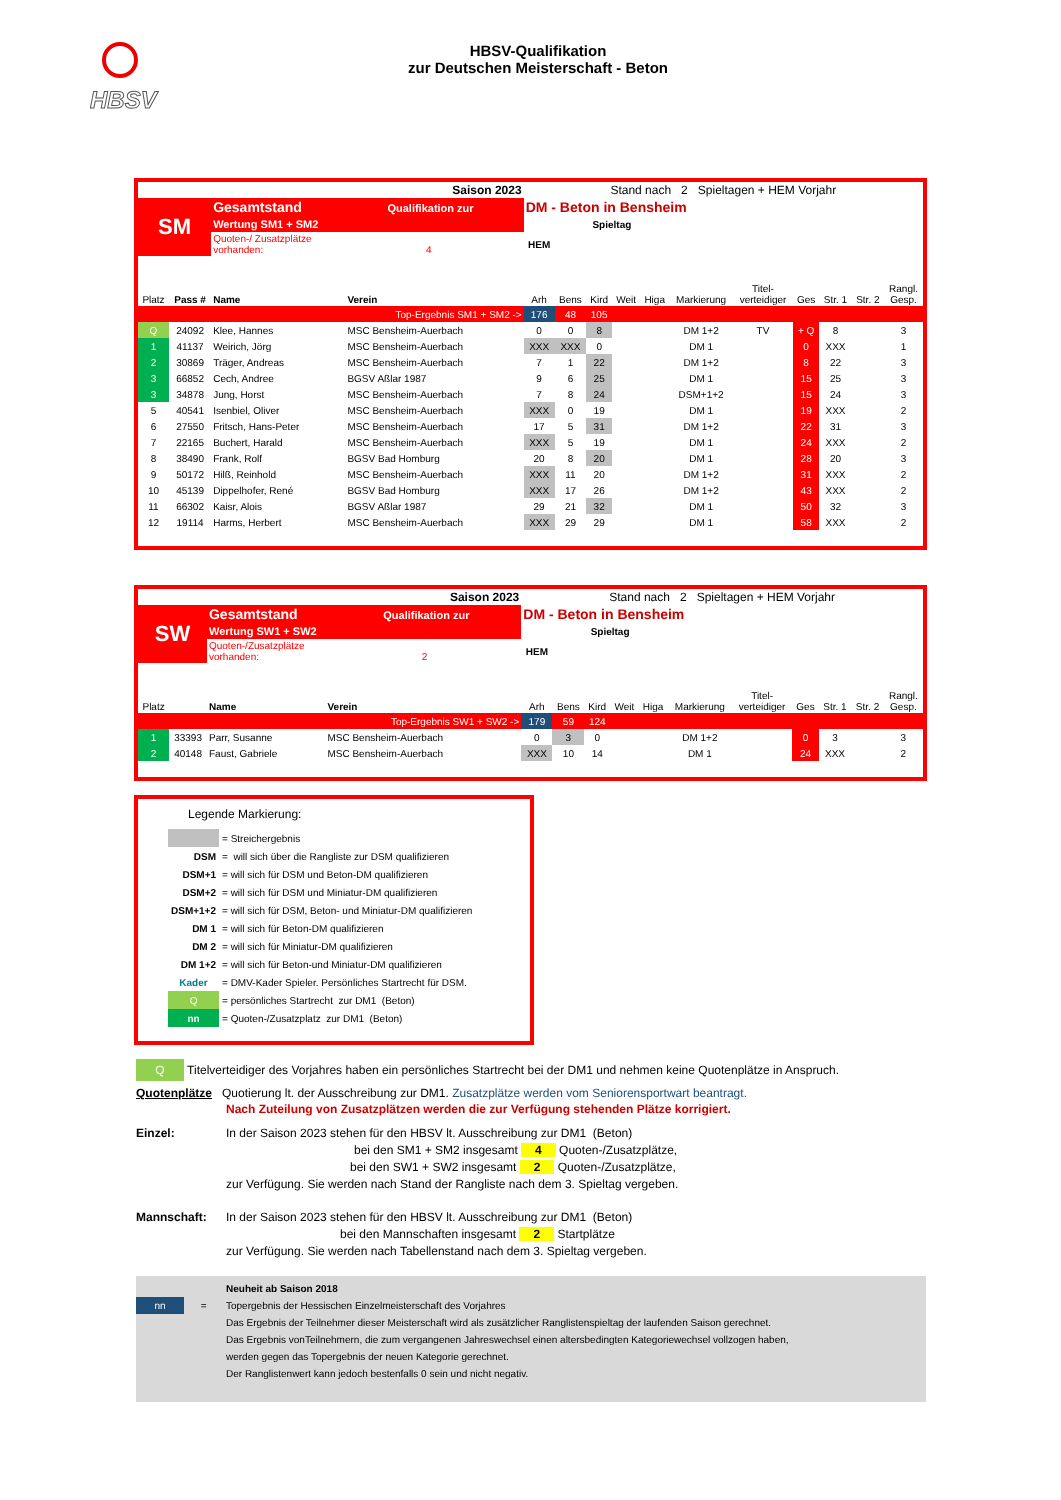HBSV
HBSV-Qualifikation
zur Deutschen Meisterschaft - Beton
| Saison 2023 | | | | Stand nach 2 Spieltagen + HEM Vorjahr | | | | | | | | | | |
| SM | | Gesamtstand Qualifikation zur | | DM - Beton in Bensheim | | | | | | | | | | |
| | | Wertung SM1 + SM2 | | | Spieltag | | | | | | | | | |
| | | Quoten-/ Zusatzplätze vorhanden: 4 | | HEM | | | | | | | | | | |
| Platz | Pass # | Name | Verein | Arh | Bens | Kird | Weit | Higa | Markierung | Titel- verteidiger | Ges | Str. 1 | Str. 2 | Rangl. Gesp. |
| Top-Ergebnis SM1 + SM2 -> | | | | 176 | 48 | 105 | | | | | | | | |
| Q | 24092 | Klee, Hannes | MSC Bensheim-Auerbach | 0 | 0 | 8 | | | DM 1+2 | TV | + Q | 8 | | 3 |
| 1 | 41137 | Weirich, Jörg | MSC Bensheim-Auerbach | XXX | XXX | 0 | | | DM 1 | | 0 | XXX | | 1 |
| 2 | 30869 | Träger, Andreas | MSC Bensheim-Auerbach | 7 | 1 | 22 | | | DM 1+2 | | 8 | 22 | | 3 |
| 3 | 66852 | Cech, Andree | BGSV Aßlar 1987 | 9 | 6 | 25 | | | DM 1 | | 15 | 25 | | 3 |
| 3 | 34878 | Jung, Horst | MSC Bensheim-Auerbach | 7 | 8 | 24 | | | DSM+1+2 | | 15 | 24 | | 3 |
| 5 | 40541 | Isenbiel, Oliver | MSC Bensheim-Auerbach | XXX | 0 | 19 | | | DM 1 | | 19 | XXX | | 2 |
| 6 | 27550 | Fritsch, Hans-Peter | MSC Bensheim-Auerbach | 17 | 5 | 31 | | | DM 1+2 | | 22 | 31 | | 3 |
| 7 | 22165 | Buchert, Harald | MSC Bensheim-Auerbach | XXX | 5 | 19 | | | DM 1 | | 24 | XXX | | 2 |
| 8 | 38490 | Frank, Rolf | BGSV Bad Homburg | 20 | 8 | 20 | | | DM 1 | | 28 | 20 | | 3 |
| 9 | 50172 | Hilß, Reinhold | MSC Bensheim-Auerbach | XXX | 11 | 20 | | | DM 1+2 | | 31 | XXX | | 2 |
| 10 | 45139 | Dippelhofer, René | BGSV Bad Homburg | XXX | 17 | 26 | | | DM 1+2 | | 43 | XXX | | 2 |
| 11 | 66302 | Kaisr, Alois | BGSV Aßlar 1987 | 29 | 21 | 32 | | | DM 1 | | 50 | 32 | | 3 |
| 12 | 19114 | Harms, Herbert | MSC Bensheim-Auerbach | XXX | 29 | 29 | | | DM 1 | | 58 | XXX | | 2 |
| Saison 2023 | | | | Stand nach 2 Spieltagen + HEM Vorjahr | | | | | | | | | | |
| SW | | Gesamtstand Qualifikation zur | | DM - Beton in Bensheim | | | | | | | | | | |
| | | Wertung SW1 + SW2 | | | Spieltag | | | | | | | | | |
| | | Quoten-/Zusatzplätze vorhanden: 2 | | HEM | | | | | | | | | | |
| Platz | | Name | Verein | Arh | Bens | Kird | Weit | Higa | Markierung | Titel- verteidiger | Ges | Str. 1 | Str. 2 | Rangl. Gesp. |
| Top-Ergebnis SW1 + SW2 -> | | | | 179 | 59 | 124 | | | | | | | | |
| 1 | 33393 | Parr, Susanne | MSC Bensheim-Auerbach | 0 | 3 | 0 | | | DM 1+2 | | 0 | 3 | | 3 |
| 2 | 40148 | Faust, Gabriele | MSC Bensheim-Auerbach | XXX | 10 | 14 | | | DM 1 | | 24 | XXX | | 2 |
Legende Markierung:
| | = Streichergebnis |
| DSM | = will sich über die Rangliste zur DSM qualifizieren |
| DSM+1 | = will sich für DSM und Beton-DM qualifizieren |
| DSM+2 | = will sich für DSM und Miniatur-DM qualifizieren |
| DSM+1+2 | = will sich für DSM, Beton- und Miniatur-DM qualifizieren |
| DM 1 | = will sich für Beton-DM qualifizieren |
| DM 2 | = will sich für Miniatur-DM qualifizieren |
| DM 1+2 | = will sich für Beton-und Miniatur-DM qualifizieren |
| Kader | = DMV-Kader Spieler. Persönliches Startrecht für DSM. |
| Q | = persönliches Startrecht zur DM1 (Beton) |
| nn | = Quoten-/Zusatzplatz zur DM1 (Beton) |
Q Titelverteidiger des Vorjahres haben ein persönliches Startrecht bei der DM1 und nehmen keine Quotenplätze in Anspruch.
Quotenplätze Quotierung lt. der Ausschreibung zur DM1. Zusatzplätze werden vom Seniorensportwart beantragt.
Nach Zuteilung von Zusatzplätzen werden die zur Verfügung stehenden Plätze korrigiert.
Einzel: In der Saison 2023 stehen für den HBSV lt. Ausschreibung zur DM1 (Beton)
bei den SM1 + SM2 insgesamt 4 Quoten-/Zusatzplätze,
bei den SW1 + SW2 insgesamt 2 Quoten-/Zusatzplätze,
zur Verfügung. Sie werden nach Stand der Rangliste nach dem 3. Spieltag vergeben.
Mannschaft: In der Saison 2023 stehen für den HBSV lt. Ausschreibung zur DM1 (Beton)
bei den Mannschaften insgesamt 2 Startplätze
zur Verfügung. Sie werden nach Tabellenstand nach dem 3. Spieltag vergeben.
nn = Neuheit ab Saison 2018
Topergebnis der Hessischen Einzelmeisterschaft des Vorjahres
Das Ergebnis der Teilnehmer dieser Meisterschaft wird als zusätzlicher Ranglistenspieltag der laufenden Saison gerechnet.
Das Ergebnis vonTeilnehmern, die zum vergangenen Jahreswechsel einen altersbedingten Kategoriewechsel vollzogen haben,
werden gegen das Topergebnis der neuen Kategorie gerechnet.
Der Ranglistenwert kann jedoch bestenfalls 0 sein und nicht negativ.